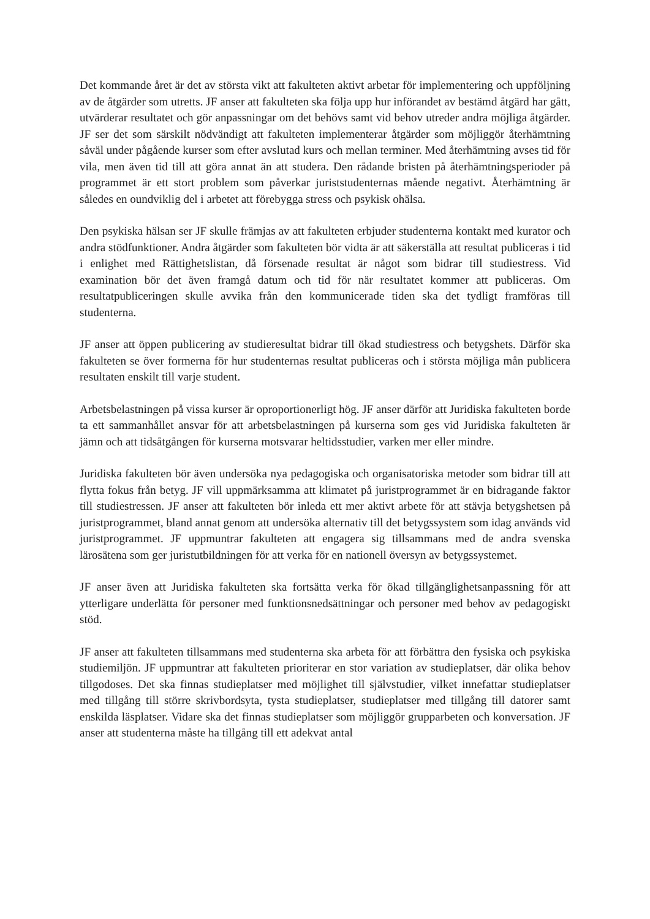Det kommande året är det av största vikt att fakulteten aktivt arbetar för implementering och uppföljning av de åtgärder som utretts. JF anser att fakulteten ska följa upp hur införandet av bestämd åtgärd har gått, utvärderar resultatet och gör anpassningar om det behövs samt vid behov utreder andra möjliga åtgärder. JF ser det som särskilt nödvändigt att fakulteten implementerar åtgärder som möjliggör återhämtning såväl under pågående kurser som efter avslutad kurs och mellan terminer. Med återhämtning avses tid för vila, men även tid till att göra annat än att studera. Den rådande bristen på återhämtningsperioder på programmet är ett stort problem som påverkar juriststudenternas mående negativt. Återhämtning är således en oundviklig del i arbetet att förebygga stress och psykisk ohälsa.
Den psykiska hälsan ser JF skulle främjas av att fakulteten erbjuder studenterna kontakt med kurator och andra stödfunktioner. Andra åtgärder som fakulteten bör vidta är att säkerställa att resultat publiceras i tid i enlighet med Rättighetslistan, då försenade resultat är något som bidrar till studiestress. Vid examination bör det även framgå datum och tid för när resultatet kommer att publiceras. Om resultatpubliceringen skulle avvika från den kommunicerade tiden ska det tydligt framföras till studenterna.
JF anser att öppen publicering av studieresultat bidrar till ökad studiestress och betygshets. Därför ska fakulteten se över formerna för hur studenternas resultat publiceras och i största möjliga mån publicera resultaten enskilt till varje student.
Arbetsbelastningen på vissa kurser är oproportionerligt hög. JF anser därför att Juridiska fakulteten borde ta ett sammanhållet ansvar för att arbetsbelastningen på kurserna som ges vid Juridiska fakulteten är jämn och att tidsåtgången för kurserna motsvarar heltidsstudier, varken mer eller mindre.
Juridiska fakulteten bör även undersöka nya pedagogiska och organisatoriska metoder som bidrar till att flytta fokus från betyg. JF vill uppmärksamma att klimatet på juristprogrammet är en bidragande faktor till studiestressen. JF anser att fakulteten bör inleda ett mer aktivt arbete för att stävja betygshetsen på juristprogrammet, bland annat genom att undersöka alternativ till det betygssystem som idag används vid juristprogrammet. JF uppmuntrar fakulteten att engagera sig tillsammans med de andra svenska lärosätena som ger juristutbildningen för att verka för en nationell översyn av betygssystemet.
JF anser även att Juridiska fakulteten ska fortsätta verka för ökad tillgänglighetsanpassning för att ytterligare underlätta för personer med funktionsnedsättningar och personer med behov av pedagogiskt stöd.
JF anser att fakulteten tillsammans med studenterna ska arbeta för att förbättra den fysiska och psykiska studiemiljön. JF uppmuntrar att fakulteten prioriterar en stor variation av studieplatser, där olika behov tillgodoses. Det ska finnas studieplatser med möjlighet till självstudier, vilket innefattar studieplatser med tillgång till större skrivbordsyta, tysta studieplatser, studieplatser med tillgång till datorer samt enskilda läsplatser. Vidare ska det finnas studieplatser som möjliggör grupparbeten och konversation. JF anser att studenterna måste ha tillgång till ett adekvat antal